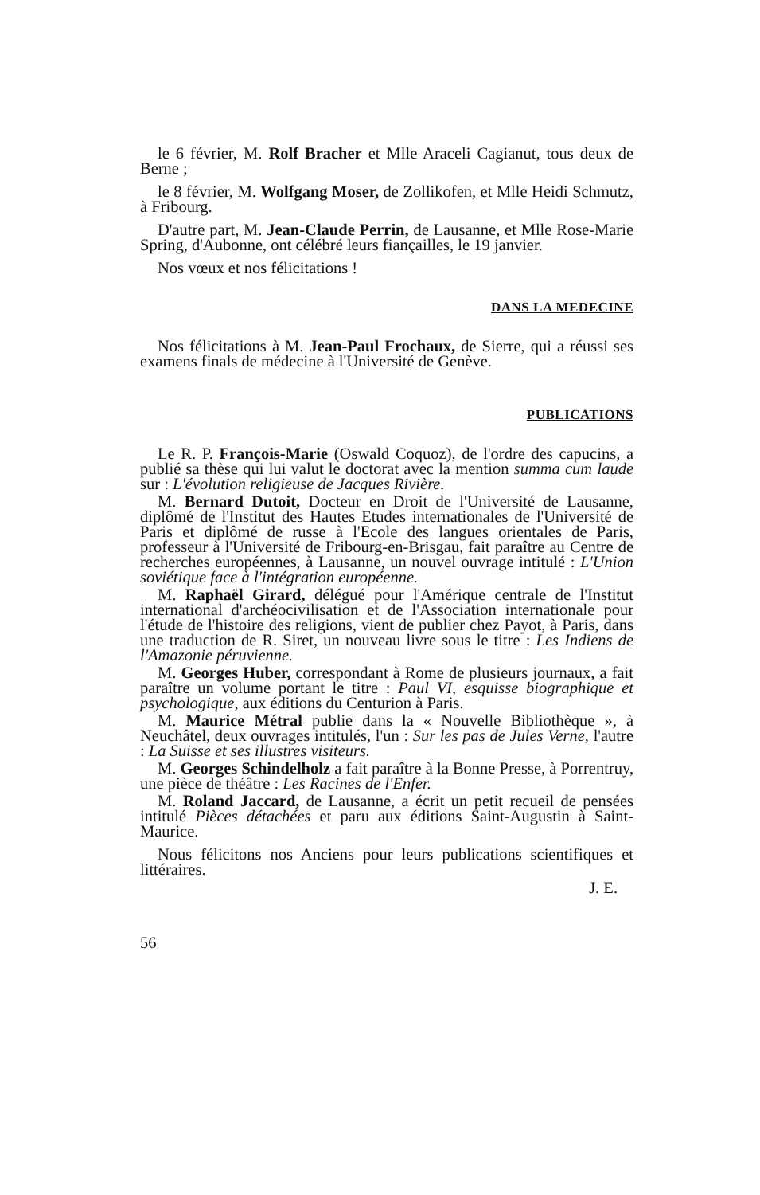le 6 février, M. Rolf Bracher et Mlle Araceli Cagianut, tous deux de Berne ;
le 8 février, M. Wolfgang Moser, de Zollikofen, et Mlle Heidi Schmutz, à Fribourg.
D'autre part, M. Jean-Claude Perrin, de Lausanne, et Mlle Rose-Marie Spring, d'Aubonne, ont célébré leurs fiançailles, le 19 janvier.
Nos vœux et nos félicitations !
DANS LA MEDECINE
Nos félicitations à M. Jean-Paul Frochaux, de Sierre, qui a réussi ses examens finals de médecine à l'Université de Genève.
PUBLICATIONS
Le R. P. François-Marie (Oswald Coquoz), de l'ordre des capucins, a publié sa thèse qui lui valut le doctorat avec la mention summa cum laude sur : L'évolution religieuse de Jacques Rivière.
M. Bernard Dutoit, Docteur en Droit de l'Université de Lausanne, diplômé de l'Institut des Hautes Etudes internationales de l'Université de Paris et diplômé de russe à l'Ecole des langues orientales de Paris, professeur à l'Université de Fribourg-en-Brisgau, fait paraître au Centre de recherches européennes, à Lausanne, un nouvel ouvrage intitulé : L'Union soviétique face à l'intégration européenne.
M. Raphaël Girard, délégué pour l'Amérique centrale de l'Institut international d'archéocivilisation et de l'Association internationale pour l'étude de l'histoire des religions, vient de publier chez Payot, à Paris, dans une traduction de R. Siret, un nouveau livre sous le titre : Les Indiens de l'Amazonie péruvienne.
M. Georges Huber, correspondant à Rome de plusieurs journaux, a fait paraître un volume portant le titre : Paul VI, esquisse biographique et psychologique, aux éditions du Centurion à Paris.
M. Maurice Métral publie dans la « Nouvelle Bibliothèque », à Neuchâtel, deux ouvrages intitulés, l'un : Sur les pas de Jules Verne, l'autre : La Suisse et ses illustres visiteurs.
M. Georges Schindelholz a fait paraître à la Bonne Presse, à Porrentruy, une pièce de théâtre : Les Racines de l'Enfer.
M. Roland Jaccard, de Lausanne, a écrit un petit recueil de pensées intitulé Pièces détachées et paru aux éditions Saint-Augustin à Saint-Maurice.
Nous félicitons nos Anciens pour leurs publications scientifiques et littéraires.
J. E.
56